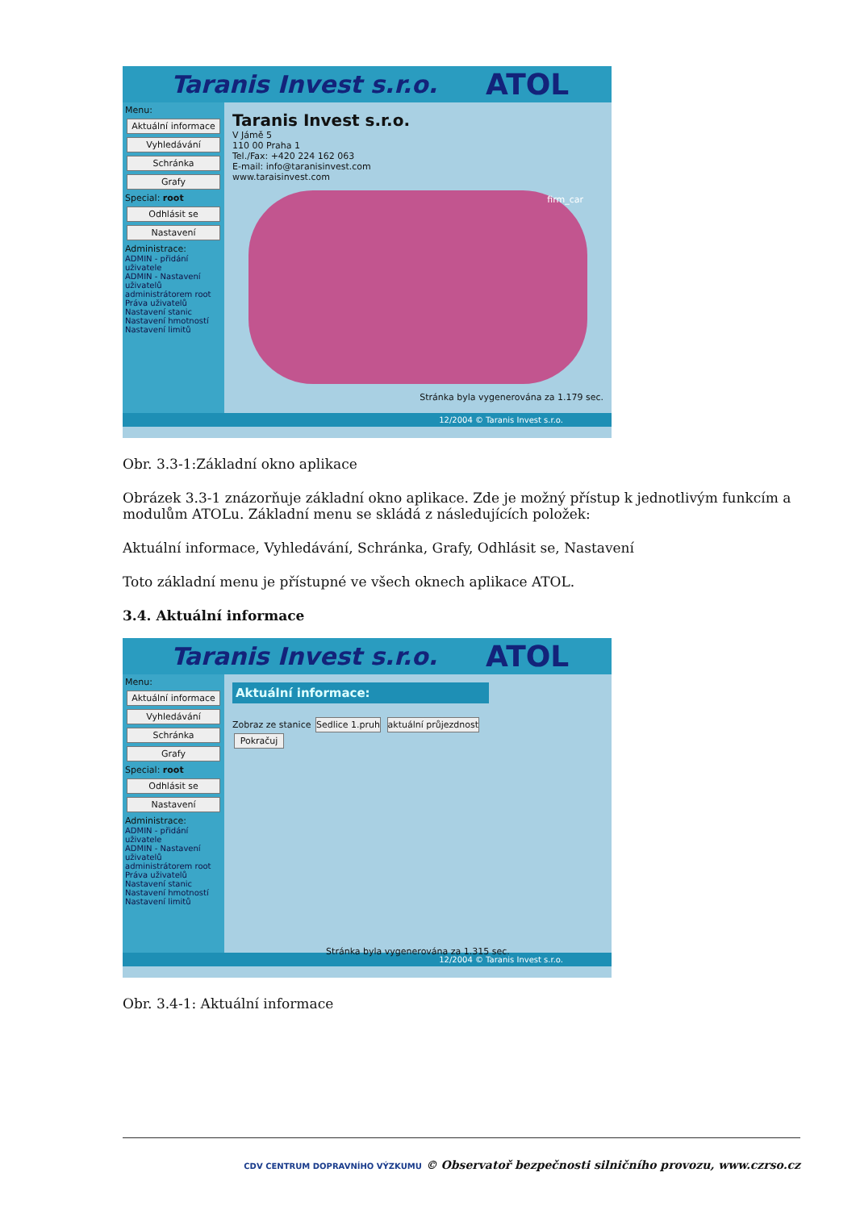Taranis Invest s.r.o. ATOL
Menu:
Aktuální informace
Vyhledávání
Schránka
Grafy
Special: root
Odhlásit se
Nastavení
Administrace:
ADMIN - přidání uživatele
ADMIN - Nastavení uživatelů administrátorem root
Práva uživatelů
Nastavení stanic
Nastavení hmotností
Nastavení limitů
Taranis Invest s.r.o.
V Jámě 5
110 00 Praha 1
Tel./Fax: +420 224 162 063
E-mail: info@taranisinvest.com
www.taraisinvest.com
firm_car
Stránka byla vygenerována za 1.179 sec.
12/2004 © Taranis Invest s.r.o.
Obr. 3.3-1:Základní okno aplikace
Obrázek 3.3-1 znázorňuje základní okno aplikace. Zde je možný přístup k jednotlivým funkcím a modulům ATOLu. Základní menu se skládá z následujících položek:
Aktuální informace, Vyhledávání, Schránka, Grafy, Odhlásit se, Nastavení
Toto základní menu je přístupné ve všech oknech aplikace ATOL.
3.4. Aktuální informace
Taranis Invest s.r.o. ATOL
Menu:
Aktuální informace
Vyhledávání
Schránka
Grafy
Special: root
Odhlásit se
Nastavení
Administrace:
ADMIN - přidání uživatele
ADMIN - Nastavení uživatelů administrátorem root
Práva uživatelů
Nastavení stanic
Nastavení hmotností
Nastavení limitů
Aktuální informace:
Zobraz ze stanice Sedlice 1.pruh aktuální průjezdnost
Pokračuj
Stránka byla vygenerována za 1.315 sec.
12/2004 © Taranis Invest s.r.o.
Obr. 3.4-1: Aktuální informace
CDV CENTRUM DOPRAVNÍHO VÝZKUMU © Observatoř bezpečnosti silničního provozu, www.czrso.cz